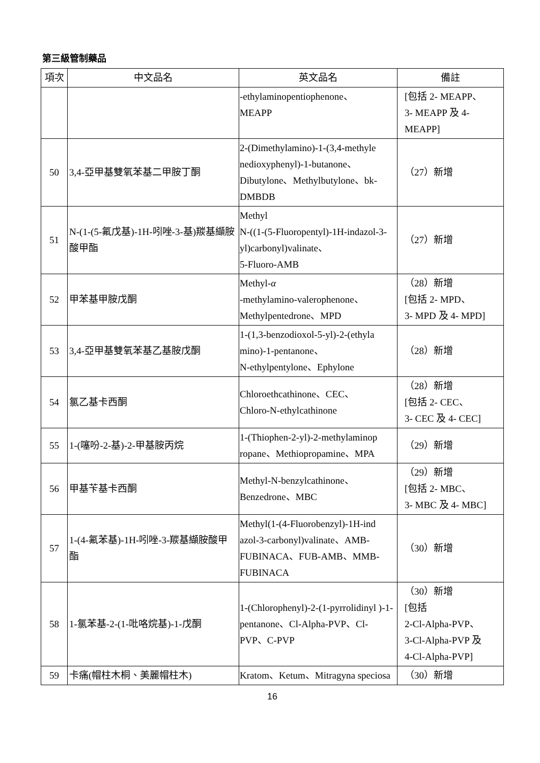第三級管制藥品
| 項次 | 中文品名 | 英文品名 | 備註 |
| --- | --- | --- | --- |
| | | -ethylaminopentiophenone、 MEAPP | [包括 2- MEAPP、 3- MEAPP 及 4- MEAPP] |
| 50 | 3,4-亞甲基雙氧苯基二甲胺丁酮 | 2-(Dimethylamino)-1-(3,4-methyle nedioxyphenyl)-1-butanone、Dibutylone、Methylbutylone、bk-DMBDB | （27）新增 |
| 51 | N-(1-(5-氟戊基)-1H-吲唑-3-基)羰基纈胺酸甲酯 | Methyl N-((1-(5-Fluoropentyl)-1H-indazol-3-yl)carbonyl)valinate、 5-Fluoro-AMB | （27）新增 |
| 52 | 甲苯基甲胺戊酮 | Methyl- α -methylamino-valerophenone、Methylpentedrone、MPD | （28）新增 [包括 2- MPD、 3- MPD 及 4- MPD] |
| 53 | 3,4-亞甲基雙氧苯基乙基胺戊酮 | 1-(1,3-benzodioxol-5-yl)-2-(ethyla mino)-1-pentanone、 N-ethylpentylone、Ephylone | （28）新增 |
| 54 | 氯乙基卡西酮 | Chloroethcathinone、CEC、 Chloro-N-ethylcathinone | （28）新增 [包括 2- CEC、 3- CEC 及 4- CEC] |
| 55 | 1-(噻吩-2-基)-2-甲基胺丙烷 | 1-(Thiophen-2-yl)-2-methylaminop ropane、Methiopropamine、MPA | （29）新增 |
| 56 | 甲基苄基卡西酮 | Methyl-N-benzylcathinone、 Benzedrone、MBC | （29）新增 [包括 2- MBC、 3- MBC 及 4- MBC] |
| 57 | 1-(4-氟苯基)-1H-吲唑-3-羰基纈胺酸甲酯 | Methyl(1-(4-Fluorobenzyl)-1H-ind azol-3-carbonyl)valinate、AMB-FUBINACA、FUB-AMB、MMB-FUBINACA | （30）新增 |
| 58 | 1-氯苯基-2-(1-吡咯烷基)-1-戊酮 | 1-(Chlorophenyl)-2-(1-pyrrolidinyl )-1-pentanone、Cl-Alpha-PVP、Cl-PVP、C-PVP | （30）新增 [包括 2-Cl-Alpha-PVP、 3-Cl-Alpha-PVP 及 4-Cl-Alpha-PVP] |
| 59 | 卡痛(帽柱木桐、美麗帽柱木) | Kratom、Ketum、Mitragyna speciosa | （30）新增 |
16